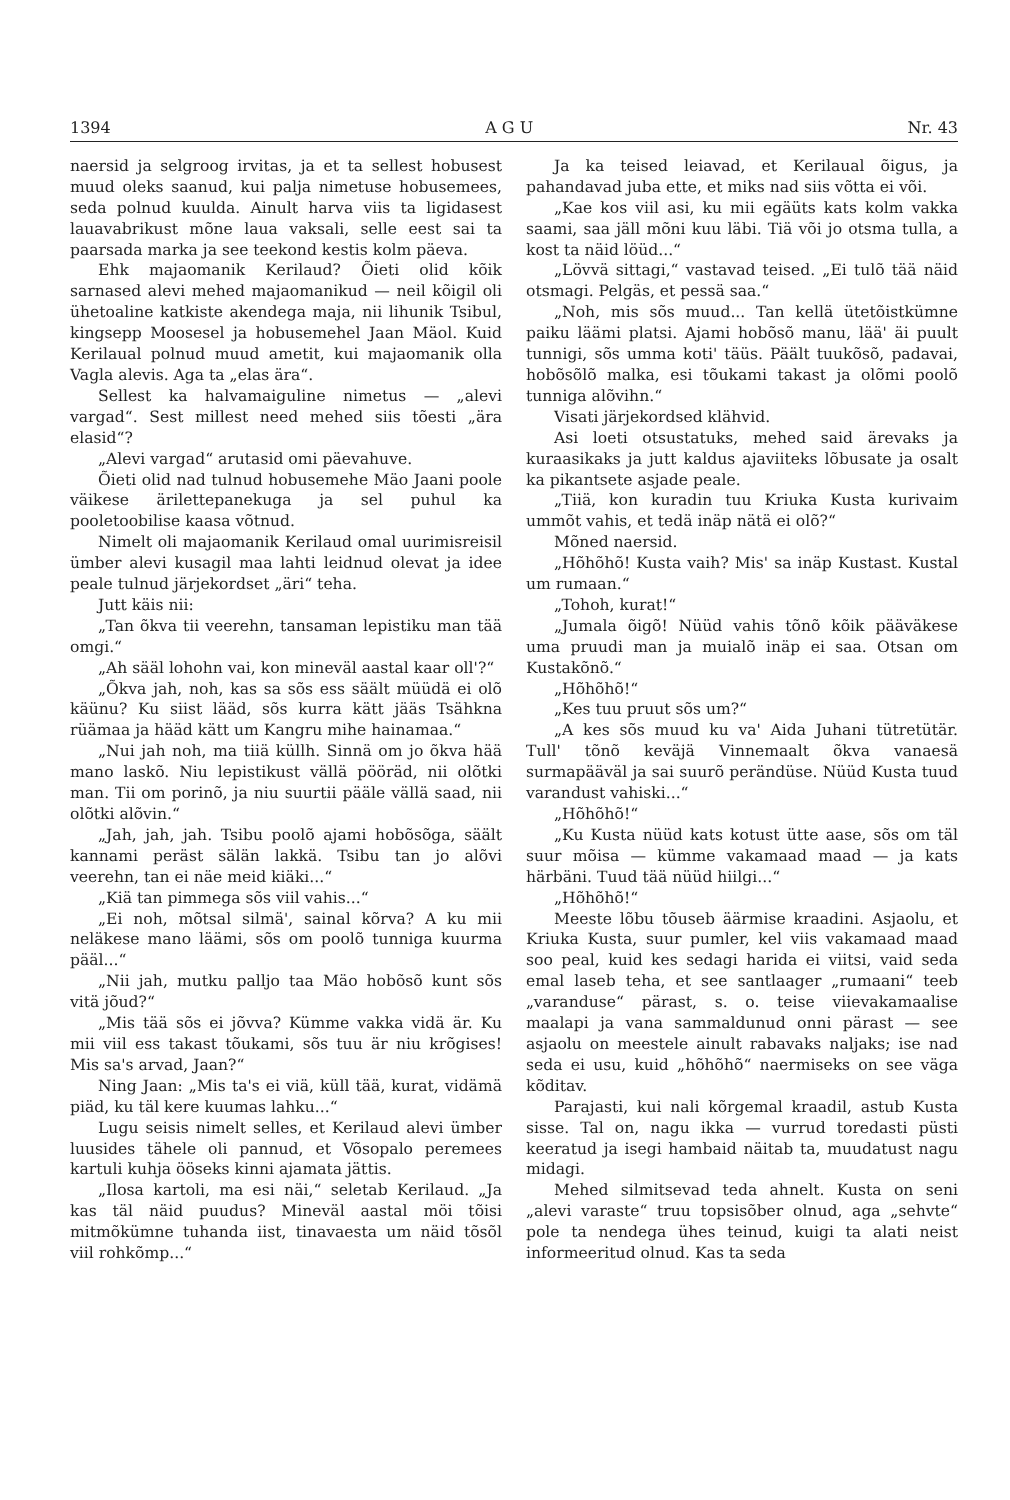1394 A G U Nr. 43
naersid ja selgroog irvitas, ja et ta sellest hobusest muud oleks saanud, kui palja nimetuse hobusemees, seda polnud kuulda. Ainult harva viis ta ligidasest lauavabrikust mõne laua vaksali, selle eest sai ta paarsada marka ja see teekond kestis kolm päeva.
Ehk majaomanik Kerilaud? Õieti olid kõik sarnased alevi mehed majaomanikud — neil kõigil oli ühetoaline katkiste akendega maja, nii lihunik Tsibul, kingsepp Moosesel ja hobusemehel Jaan Mäol. Kuid Kerilaual polnud muud ametit, kui majaomanik olla Vagla alevis. Aga ta „elas ära“.
Sellest ka halvamaiguline nimetus — „alevi vargad“. Sest millest need mehed siis tõesti „ära elasid“?
„Alevi vargad“ arutasid omi päevahuve.
Õieti olid nad tulnud hobusemehe Mäo Jaani poole väikese ärilettepanekuga ja sel puhul ka pooletoobilise kaasa võtnud.
Nimelt oli majaomanik Kerilaud omal uurimisreisil ümber alevi kusagil maa lahti leidnud olevat ja idee peale tulnud järjekordset „äri“ teha.
Jutt käis nii:
„Tan õkva tii veerehn, tansaman lepistiku man tää omgi.“
„Ah sääl lohohn vai, kon mineväl aastal kaar oll'?“
„Õkva jah, noh, kas sa sõs ess säält müüdä ei olõ käünu? Ku siist lääd, sõs kurra kätt jääs Tsähkna rüämaa ja hääd kätt um Kangru mihe hainamaa.“
„Nui jah noh, ma tiiä küllh. Sinnä om jo õkva hää mano laskõ. Niu lepistikust vällä pööräd, nii olõtki man. Tii om porinõ, ja niu suurtii pääle vällä saad, nii olõtki alõvin.“
„Jah, jah, jah. Tsibu poolõ ajami hobõsõga, säält kannami peräst sälän lakkä. Tsibu tan jo alõvi veerehn, tan ei näe meid kiäki...“
„Kiä tan pimmega sõs viil vahis...“
„Ei noh, mõtsal silmä', sainal kõrva? A ku mii neläkese mano läämi, sõs om poolõ tunniga kuurma pääl...“
„Nii jah, mutku palljo taa Mäo hobõsõ kunt sõs vitä jõud?“
„Mis tää sõs ei jõvva? Kümme vakka vidä är. Ku mii viil ess takast tõukami, sõs tuu är niu krõgises! Mis sa's arvad, Jaan?“
Ning Jaan: „Mis ta's ei viä, küll tää, kurat, vidämä piäd, ku täl kere kuumas lahku...“
Lugu seisis nimelt selles, et Kerilaud alevi ümber luusides tähele oli pannud, et Võsopalo peremees kartuli kuhja ööseks kinni ajamata jättis.
„Ilosa kartoli, ma esi näi,“ seletab Kerilaud. „Ja kas täl näid puudus? Mineväl aastal möi tõisi mitmõkümne tuhanda iist, tinavaesta um näid tõsõl viil rohkõmp...“
Ja ka teised leiavad, et Kerilaual õigus, ja pahandavad juba ette, et miks nad siis võtta ei või.
„Kae kos viil asi, ku mii egäüts kats kolm vakka saami, saa jäll mõni kuu läbi. Tiä või jo otsma tulla, a kost ta näid löüd...“
„Lövvä sittagi,“ vastavad teised. „Ei tulõ tää näid otsmagi. Pelgäs, et pessä saa.“
„Noh, mis sõs muud... Tan kellä ütetõistkümne paiku läämi platsi. Ajami hobõsõ manu, lää' äi puult tunnigi, sõs umma koti' täüs. Päält tuukõsõ, padavai, hobõsõlõ malka, esi tõukami takast ja olõmi poolõ tunniga alõvihn.“
Visati järjekordsed klähvid.
Asi loeti otsustatuks, mehed said ärevaks ja kuraasikaks ja jutt kaldus ajaviiteks lõbusate ja osalt ka pikantsete asjade peale.
„Tiiä, kon kuradin tuu Kriuka Kusta kurivaim ummõt vahis, et tedä inäp nätä ei olõ?“
Mõned naersid.
„Hõhõhõ! Kusta vaih? Mis' sa inäp Kustast. Kustal um rumaan.“
„Tohoh, kurat!“
„Jumala õigõ! Nüüd vahis tõnõ kõik pääväkese uma pruudi man ja muialõ inäp ei saa. Otsan om Kustakõnõ.“
„Hõhõhõ!“
„Kes tuu pruut sõs um?“
„A kes sõs muud ku va' Aida Juhani tütretütär. Tull' tõnõ keväjä Vinnemaalt õkva vanaesä surmapääväl ja sai suurõ perändüse. Nüüd Kusta tuud varandust vahiski...“
„Hõhõhõ!“
„Ku Kusta nüüd kats kotust ütte aase, sõs om täl suur mõisa — kümme vakamaad maad — ja kats härbäni. Tuud tää nüüd hiilgi...“
„Hõhõhõ!“
Meeste lõbu tõuseb äärmise kraadini. Asjaolu, et Kriuka Kusta, suur pumler, kel viis vakamaad maad soo peal, kuid kes sedagi harida ei viitsi, vaid seda emal laseb teha, et see santlaager „rumaani“ teeb „varanduse“ pärast, s. o. teise viievakamaalise maalapi ja vana sammaldunud onni pärast — see asjaolu on meestele ainult rabavaks naljaks; ise nad seda ei usu, kuid „hõhõhõ“ naermiseks on see väga kõditav.
Parajasti, kui nali kõrgemal kraadil, astub Kusta sisse. Tal on, nagu ikka — vurrud toredasti püsti keeratud ja isegi hambaid näitab ta, muudatust nagu midagi.
Mehed silmitsevad teda ahnelt. Kusta on seni „alevi vara­ste“ truu topsisõber olnud, aga „sehvte“ pole ta nendega ühes teinud, kuigi ta alati neist informeeritud olnud. Kas ta seda